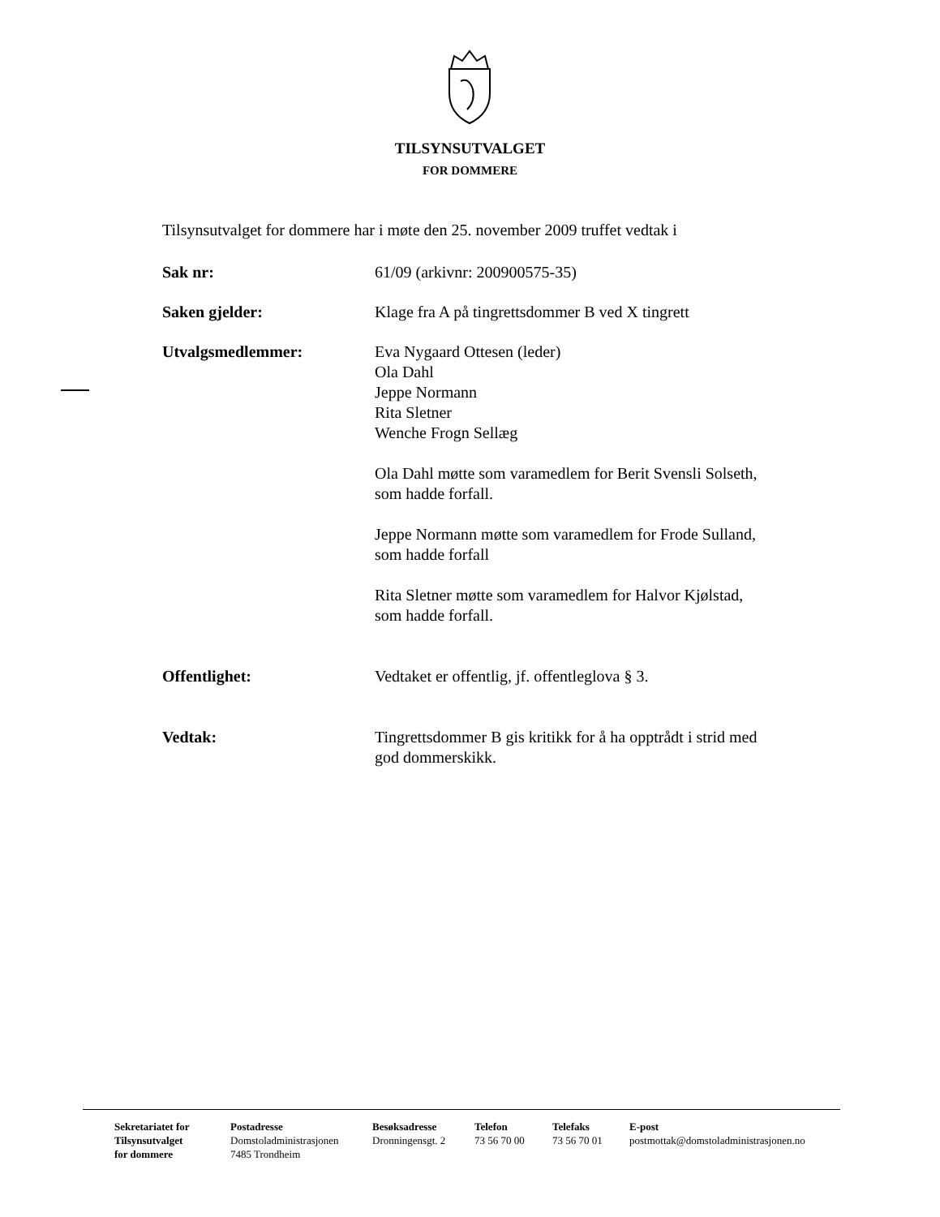TILSYNSUTVALGET
FOR DOMMERE
Tilsynsutvalget for dommere har i møte den 25. november 2009 truffet vedtak i
Sak nr: 61/09 (arkivnr: 200900575-35)
Saken gjelder: Klage fra A på tingrettsdommer B ved X tingrett
Utvalgsmedlemmer: Eva Nygaard Ottesen (leder)
Ola Dahl
Jeppe Normann
Rita Sletner
Wenche Frogn Sellæg
Ola Dahl møtte som varamedlem for Berit Svensli Solseth,
som hadde forfall.
Jeppe Normann møtte som varamedlem for Frode Sulland,
som hadde forfall
Rita Sletner møtte som varamedlem for Halvor Kjølstad,
som hadde forfall.
Offentlighet: Vedtaket er offentlig, jf. offentleglova § 3.
Vedtak: Tingrettsdommer B gis kritikk for å ha opptrådt i strid med
god dommerskikk.
Sekretariatet for
Tilsynsutvalget
for dommere
Postadresse
Domstoladministrasjonen
7485 Trondheim
Besøksadresse
Dronningensgt. 2
Telefon
73 56 70 00
Telefaks
73 56 70 01
E-post
postmottak@domstoladministrasjonen.no